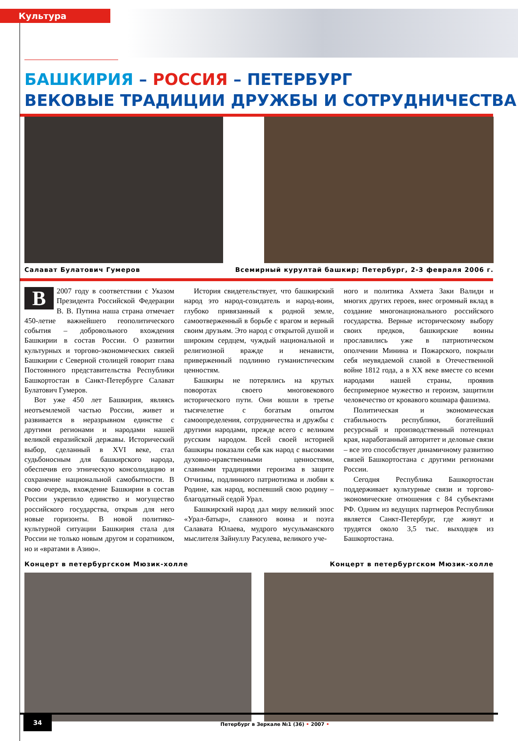Культура
БАШКИРИЯ – РОССИЯ – ПЕТЕРБУРГ
ВЕКОВЫЕ ТРАДИЦИИ ДРУЖБЫ И СОТРУДНИЧЕСТВА
Салават Булатович Гумеров Всемирный курултай башкир; Петербург, 2-3 февраля 2006 г.
В 2007 году в соответствии с Указом Президента Российской Федерации В. В. Путина наша страна отмечает 450-летие важнейшего геополитического события – добровольного вхождения Башкирии в состав России. О развитии культурных и торгово-экономических связей Башкирии с Северной столицей говорит глава Постоянного представительства Республики Башкортостан в Санкт-Петербурге Салават Булатович Гумеров.
Вот уже 450 лет Башкирия, являясь неотъемлемой частью России, живет и развивается в неразрывном единстве с другими регионами и народами нашей великой евразийской державы. Исторический выбор, сделанный в XVI веке, стал судьбоносным для башкирского народа, обеспечив его этническую консолидацию и сохранение национальной самобытности. В свою очередь, вхождение Башкирии в состав России укрепило единство и могущество российского государства, открыв для него новые горизонты. В новой политико-культурной ситуации Башкирия стала для России не только новым другом и соратником, но и «вратами в Азию».
История свидетельствует, что башкирский народ это народ-созидатель и народ-воин, глубоко привязанный к родной земле, самоотверженный в борьбе с врагом и верный своим друзьям. Это народ с открытой душой и широким сердцем, чуждый национальной и религиозной вражде и ненависти, приверженный подлинно гуманистическим ценностям.
Башкиры не потерялись на крутых поворотах своего многовекового исторического пути. Они вошли в третье тысячелетие с богатым опытом самоопределения, сотрудничества и дружбы с другими народами, прежде всего с великим русским народом. Всей своей историей башкиры показали себя как народ с высокими духовно-нравственными ценностями, славными традициями героизма в защите Отчизны, подлинного патриотизма и любви к Родине, как народ, воспевший свою родину – благодатный седой Урал.
Башкирский народ дал миру великий эпос «Урал-батыр», славного воина и поэта Салавата Юлаева, мудрого мусульманского мыслителя Зайнуллу Расулева, великого уче-
ного и политика Ахмета Заки Валиди и многих других героев, внес огромный вклад в создание многонационального российского государства. Верные историческому выбору своих предков, башкирские воины прославились уже в патриотическом ополчении Минина и Пожарского, покрыли себя неувядаемой славой в Отечественной войне 1812 года, а в XX веке вместе со всеми народами нашей страны, проявив беспримерное мужество и героизм, защитили человечество от кровавого кошмара фашизма.
Политическая и экономическая стабильность республики, богатейший ресурсный и производственный потенциал края, наработанный авторитет и деловые связи – все это способствует динамичному развитию связей Башкортостана с другими регионами России.
Сегодня Республика Башкортостан поддерживает культурные связи и торгово-экономические отношения с 84 субъектами РФ. Одним из ведущих партнеров Республики является Санкт-Петербург, где живут и трудятся около 3,5 тыс. выходцев из Башкортостана.
Концерт в петербургском Мюзик-холле Концерт в петербургском Мюзик-холле
34 Петербург в Зеркале №1 (36) • 2007 •